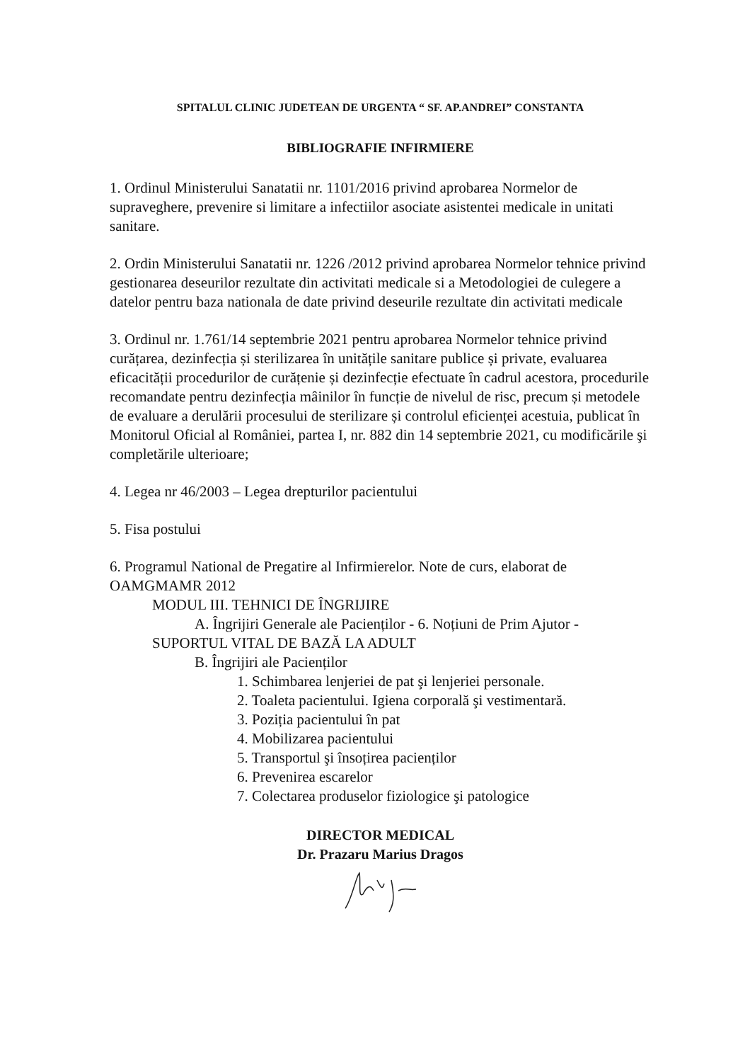SPITALUL CLINIC JUDETEAN DE URGENTA “ SF. AP.ANDREI” CONSTANTA
BIBLIOGRAFIE INFIRMIERE
1. Ordinul Ministerului Sanatatii nr. 1101/2016 privind aprobarea Normelor de supraveghere, prevenire si limitare a infectiilor asociate asistentei medicale in unitati sanitare.
2. Ordin Ministerului Sanatatii nr. 1226 /2012 privind aprobarea Normelor tehnice privind gestionarea deseurilor rezultate din activitati medicale si a Metodologiei de culegere a datelor pentru baza nationala de date privind deseurile rezultate din activitati medicale
3. Ordinul nr. 1.761/14 septembrie 2021 pentru aprobarea Normelor tehnice privind curățarea, dezinfecția și sterilizarea în unitățile sanitare publice și private, evaluarea eficacității procedurilor de curățenie și dezinfecție efectuate în cadrul acestora, procedurile recomandate pentru dezinfecția mâinilor în funcție de nivelul de risc, precum și metodele de evaluare a derulării procesului de sterilizare și controlul eficienței acestuia, publicat în Monitorul Oficial al României, partea I, nr. 882 din 14 septembrie 2021, cu modificările şi completările ulterioare;
4. Legea nr 46/2003 – Legea drepturilor pacientului
5. Fisa postului
6. Programul National de Pregatire al Infirmierelor. Note de curs, elaborat de OAMGMAMR 2012
MODUL III. TEHNICI DE ÎNGRIJIRE
A. Îngrijiri Generale ale Pacienților - 6. Noțiuni de Prim Ajutor -
SUPORTUL VITAL DE BAZĂ LA ADULT
B. Îngrijiri ale Pacienților
1. Schimbarea lenjeriei de pat şi lenjeriei personale.
2. Toaleta pacientului. Igiena corporală şi vestimentară.
3. Poziția pacientului în pat
4. Mobilizarea pacientului
5. Transportul şi însoțirea pacienților
6. Prevenirea escarelor
7. Colectarea produselor fiziologice şi patologice
DIRECTOR MEDICAL
Dr. Prazaru Marius Dragos